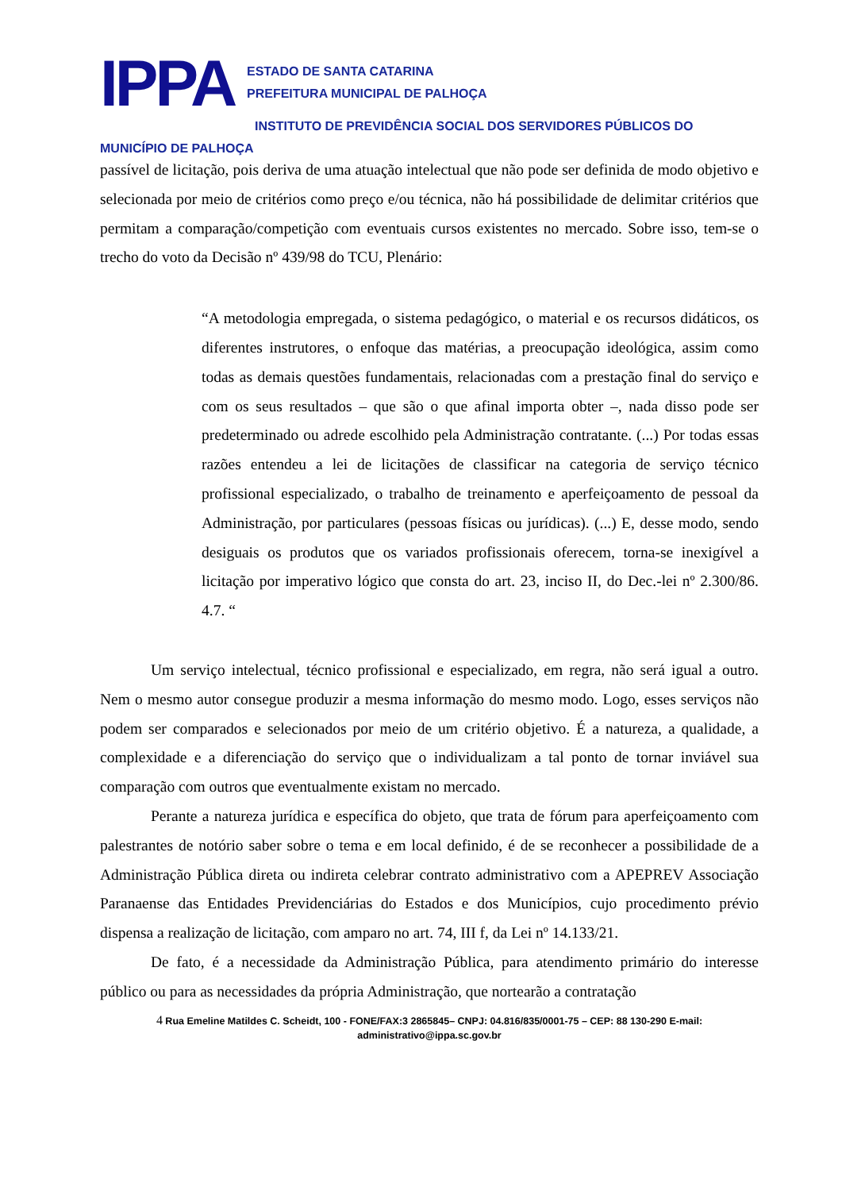IPPA
ESTADO DE SANTA CATARINA
PREFEITURA MUNICIPAL DE PALHOÇA
INSTITUTO DE PREVIDÊNCIA SOCIAL DOS SERVIDORES PÚBLICOS DO
MUNICÍPIO DE PALHOÇA
passível de licitação, pois deriva de uma atuação intelectual que não pode ser definida de modo objetivo e selecionada por meio de critérios como preço e/ou técnica, não há possibilidade de delimitar critérios que permitam a comparação/competição com eventuais cursos existentes no mercado. Sobre isso, tem-se o trecho do voto da Decisão nº 439/98 do TCU, Plenário:
“A metodologia empregada, o sistema pedagógico, o material e os recursos didáticos, os diferentes instrutores, o enfoque das matérias, a preocupação ideológica, assim como todas as demais questões fundamentais, relacionadas com a prestação final do serviço e com os seus resultados – que são o que afinal importa obter –, nada disso pode ser predeterminado ou adrede escolhido pela Administração contratante. (...) Por todas essas razões entendeu a lei de licitações de classificar na categoria de serviço técnico profissional especializado, o trabalho de treinamento e aperfeiçoamento de pessoal da Administração, por particulares (pessoas físicas ou jurídicas). (...) E, desse modo, sendo desiguais os produtos que os variados profissionais oferecem, torna-se inexigível a licitação por imperativo lógico que consta do art. 23, inciso II, do Dec.-lei nº 2.300/86. 4.7. “
Um serviço intelectual, técnico profissional e especializado, em regra, não será igual a outro. Nem o mesmo autor consegue produzir a mesma informação do mesmo modo. Logo, esses serviços não podem ser comparados e selecionados por meio de um critério objetivo. É a natureza, a qualidade, a complexidade e a diferenciação do serviço que o individualizam a tal ponto de tornar inviável sua comparação com outros que eventualmente existam no mercado.
Perante a natureza jurídica e específica do objeto, que trata de fórum para aperfeiçoamento com palestrantes de notório saber sobre o tema e em local definido, é de se reconhecer a possibilidade de a Administração Pública direta ou indireta celebrar contrato administrativo com a APEPREV Associação Paranaense das Entidades Previdenciárias do Estados e dos Municípios, cujo procedimento prévio dispensa a realização de licitação, com amparo no art. 74, III f, da Lei nº 14.133/21.
De fato, é a necessidade da Administração Pública, para atendimento primário do interesse público ou para as necessidades da própria Administração, que nortearão a contratação
4 Rua Emeline Matildes C. Scheidt, 100 - FONE/FAX:3 2865845– CNPJ: 04.816/835/0001-75 – CEP: 88 130-290 E-mail:
administrativo@ippa.sc.gov.br